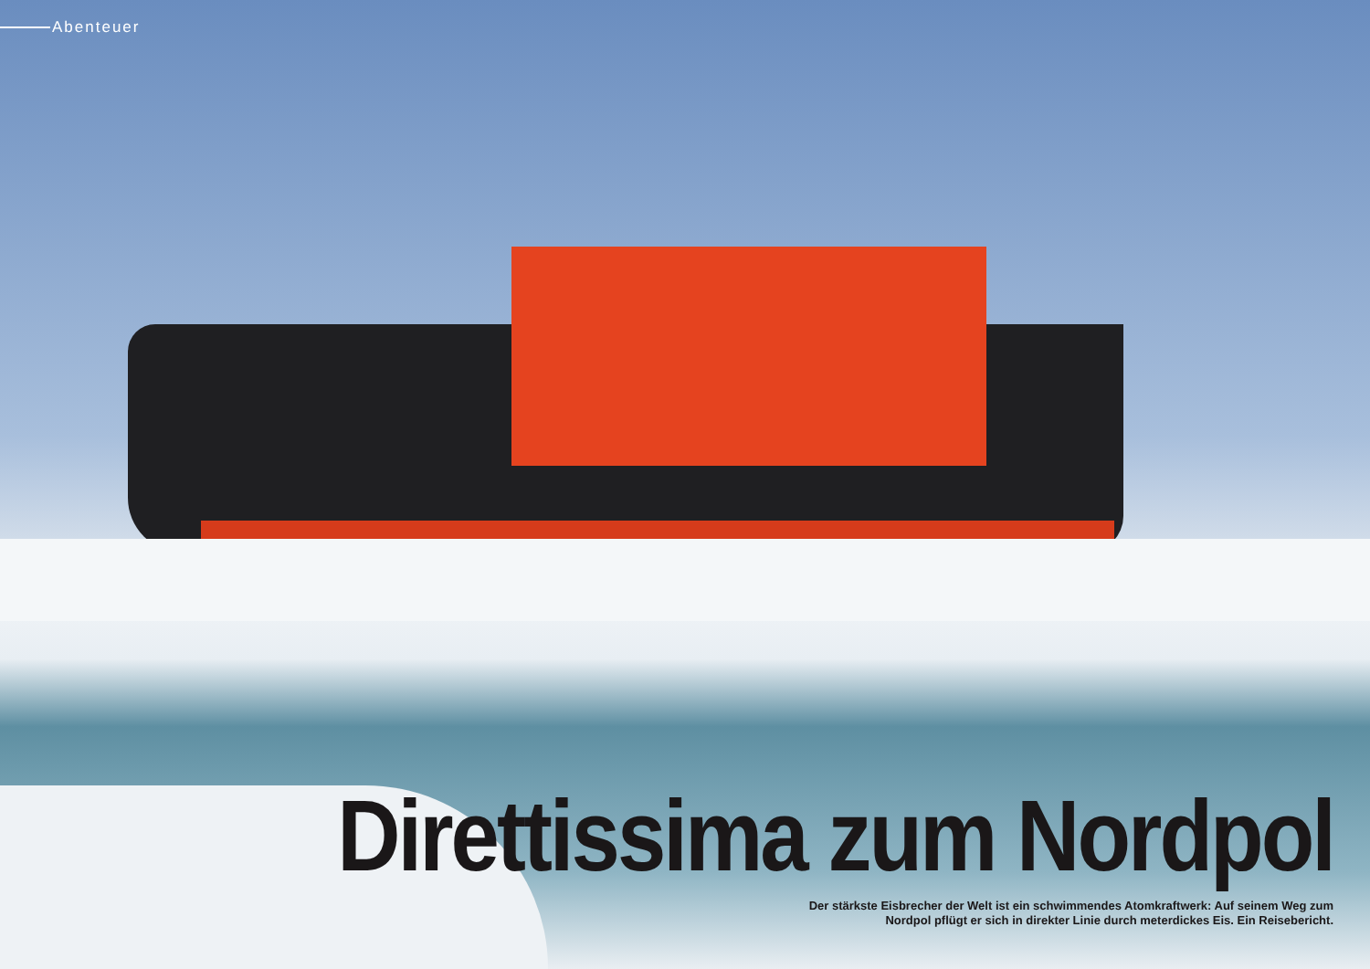Abenteuer
Direttissima zum Nordpol
Der stärkste Eisbrecher der Welt ist ein schwimmendes Atomkraftwerk: Auf seinem Weg zum
Nordpol pflügt er sich in direkter Linie durch meterdickes Eis. Ein Reisebericht.